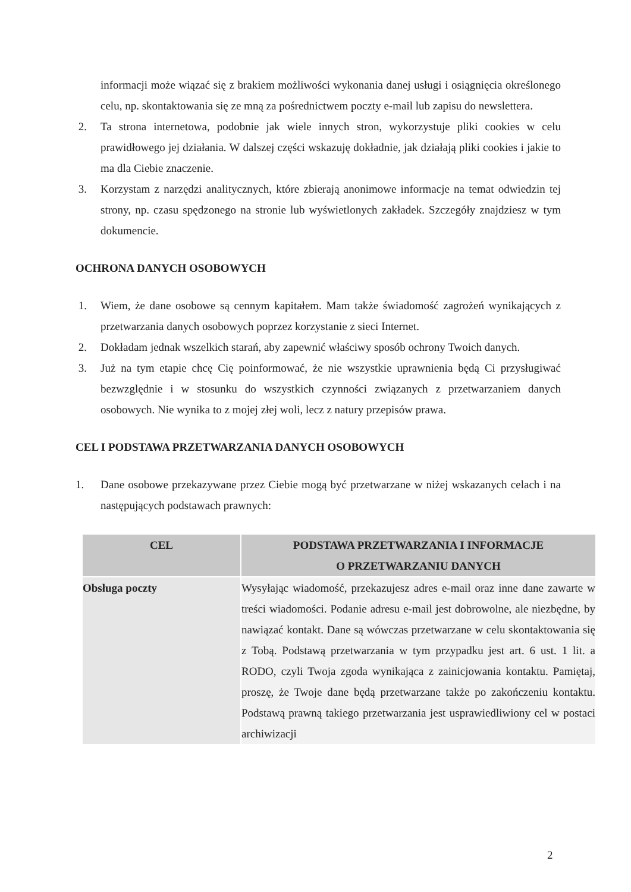informacji może wiązać się z brakiem możliwości wykonania danej usługi i osiągnięcia określonego celu, np. skontaktowania się ze mną za pośrednictwem poczty e-mail lub zapisu do newslettera.
2. Ta strona internetowa, podobnie jak wiele innych stron, wykorzystuje pliki cookies w celu prawidłowego jej działania. W dalszej części wskazuję dokładnie, jak działają pliki cookies i jakie to ma dla Ciebie znaczenie.
3. Korzystam z narzędzi analitycznych, które zbierają anonimowe informacje na temat odwiedzin tej strony, np. czasu spędzonego na stronie lub wyświetlonych zakładek. Szczegóły znajdziesz w tym dokumencie.
OCHRONA DANYCH OSOBOWYCH
1. Wiem, że dane osobowe są cennym kapitałem. Mam także świadomość zagrożeń wynikających z przetwarzania danych osobowych poprzez korzystanie z sieci Internet.
2. Dokładam jednak wszelkich starań, aby zapewnić właściwy sposób ochrony Twoich danych.
3. Już na tym etapie chcę Cię poinformować, że nie wszystkie uprawnienia będą Ci przysługiwać bezwzględnie i w stosunku do wszystkich czynności związanych z przetwarzaniem danych osobowych. Nie wynika to z mojej złej woli, lecz z natury przepisów prawa.
CEL I PODSTAWA PRZETWARZANIA DANYCH OSOBOWYCH
1. Dane osobowe przekazywane przez Ciebie mogą być przetwarzane w niżej wskazanych celach i na następujących podstawach prawnych:
| CEL | PODSTAWA PRZETWARZANIA I INFORMACJE O PRZETWARZANIU DANYCH |
| --- | --- |
| Obsługa poczty | Wysyłając wiadomość, przekazujesz adres e-mail oraz inne dane zawarte w treści wiadomości. Podanie adresu e-mail jest dobrowolne, ale niezbędne, by nawiązać kontakt. Dane są wówczas przetwarzane w celu skontaktowania się z Tobą. Podstawą przetwarzania w tym przypadku jest art. 6 ust. 1 lit. a RODO, czyli Twoja zgoda wynikająca z zainicjowania kontaktu. Pamiętaj, proszę, że Twoje dane będą przetwarzane także po zakończeniu kontaktu. Podstawą prawną takiego przetwarzania jest usprawiedliwiony cel w postaci archiwizacji |
2